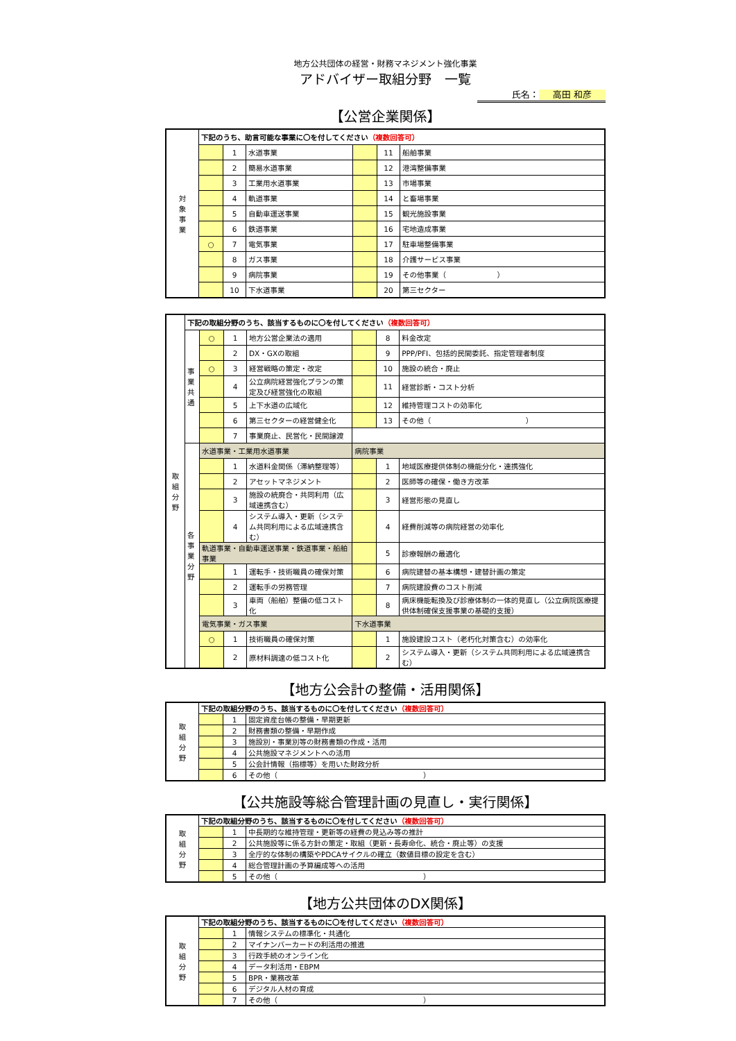地方公共団体の経営・財務マネジメント強化事業
アドバイザー取組分野　一覧
氏名： 高田 和彦
【公営企業関係】
| 対 象 事 業 | 下記のうち、助言可能な事業に〇を付してください （複数回答可） | | | | | |
| | | 1 | 水道事業 | | 11 | 船舶事業 |
| | | 2 | 簡易水道事業 | | 12 | 港湾整備事業 |
| | | 3 | 工業用水道事業 | | 13 | 市場事業 |
| | | 4 | 軌道事業 | | 14 | と畜場事業 |
| | | 5 | 自動車運送事業 | | 15 | 観光施設事業 |
| | | 6 | 鉄道事業 | | 16 | 宅地造成事業 |
| | ○ | 7 | 電気事業 | | 17 | 駐車場整備事業 |
| | | 8 | ガス事業 | | 18 | 介護サービス事業 |
| | | 9 | 病院事業 | | 19 | その他事業（ ） |
| | | 10 | 下水道事業 | | 20 | 第三セクター |
| 取 組 分 野 | 下記の取組分野のうち、該当するものに〇を付してください （複数回答可） | | | | | | |
| | 事 業 共 通 | ○ | 1 | 地方公営企業法の適用 | | 8 | 料金改定 |
| | | | 2 | DX・GXの取組 | | 9 | PPP/PFI、包括的民間委託、指定管理者制度 |
| | | ○ | 3 | 経営戦略の策定・改定 | | 10 | 施設の統合・廃止 |
| | | | 4 | 公立病院経営強化プランの策定及び経営強化の取組 | | 11 | 経営診断・コスト分析 |
| | | | 5 | 上下水道の広域化 | | 12 | 維持管理コストの効率化 |
| | | | 6 | 第三セクターの経営健全化 | | 13 | その他（ ） |
| | | | 7 | 事業廃止、民営化・民間譲渡 | | | |
| | 各 事 業 分 野 | 水道事業・工業用水道事業 | | | 病院事業 | | |
| | | | 1 | 水道料金関係（滞納整理等） | | 1 | 地域医療提供体制の機能分化・連携強化 |
| | | | 2 | アセットマネジメント | | 2 | 医師等の確保・働き方改革 |
| | | | 3 | 施設の統廃合・共同利用（広域連携含む） | | 3 | 経営形態の見直し |
| | | | 4 | システム導入・更新（システム共同利用による広域連携含む） | | 4 | 経費削減等の病院経営の効率化 |
| | | 軌道事業・自動車運送事業・鉄道事業・船舶事業 | | | | 5 | 診療報酬の最適化 |
| | | | 1 | 運転手・技術職員の確保対策 | | 6 | 病院建替の基本構想・建替計画の策定 |
| | | | 2 | 運転手の労務管理 | | 7 | 病院建設費のコスト削減 |
| | | | 3 | 車両（船舶）整備の低コスト化 | | 8 | 病床機能転換及び診療体制の一体的見直し（公立病院医療提供体制確保支援事業の基礎的支援） |
| | | 電気事業・ガス事業 | | | 下水道事業 | | |
| | | ○ | 1 | 技術職員の確保対策 | | 1 | 施設建設コスト（老朽化対策含む）の効率化 |
| | | | 2 | 原材料調達の低コスト化 | | 2 | システム導入・更新（システム共同利用による広域連携含む） |
【地方公会計の整備・活用関係】
| 取 組 分 野 | 下記の取組分野のうち、該当するものに〇を付してください （複数回答可） | | |
| | | 1 | 固定資産台帳の整備・早期更新 |
| | | 2 | 財務書類の整備・早期作成 |
| | | 3 | 施設別・事業別等の財務書類の作成・活用 |
| | | 4 | 公共施設マネジメントへの活用 |
| | | 5 | 公会計情報（指標等）を用いた財政分析 |
| | | 6 | その他（ ） |
【公共施設等総合管理計画の見直し・実行関係】
| 取 組 分 野 | 下記の取組分野のうち、該当するものに〇を付してください （複数回答可） | | |
| | | 1 | 中長期的な維持管理・更新等の経費の見込み等の推計 |
| | | 2 | 公共施設等に係る方針の策定・取組（更新・長寿命化、統合・廃止等）の支援 |
| | | 3 | 全庁的な体制の構築やPDCAサイクルの確立（数値目標の設定を含む） |
| | | 4 | 総合管理計画の予算編成等への活用 |
| | | 5 | その他（ ） |
【地方公共団体のDX関係】
| 取 組 分 野 | 下記の取組分野のうち、該当するものに〇を付してください （複数回答可） | | |
| | | 1 | 情報システムの標準化・共通化 |
| | | 2 | マイナンバーカードの利活用の推進 |
| | | 3 | 行政手続のオンライン化 |
| | | 4 | データ利活用・EBPM |
| | | 5 | BPR・業務改革 |
| | | 6 | デジタル人材の育成 |
| | | 7 | その他（ ） |